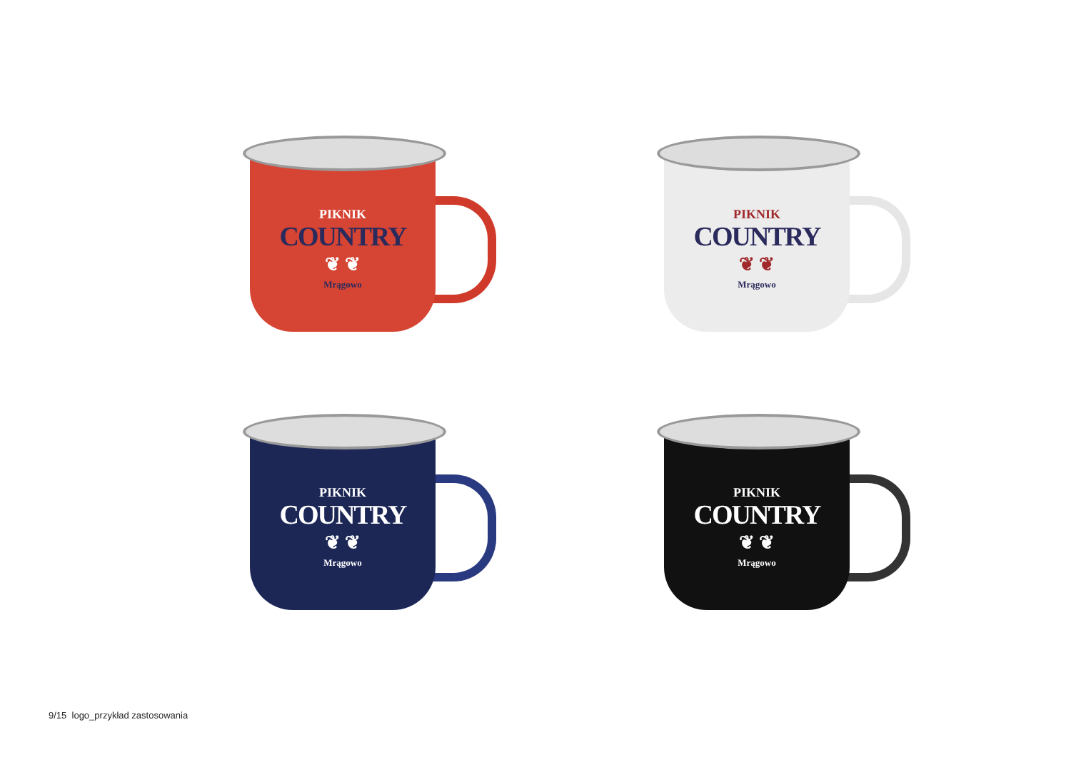PIKNIK
COUNTRY
❦ ❦
Mrągowo
PIKNIK
COUNTRY
❦ ❦
Mrągowo
PIKNIK
COUNTRY
❦ ❦
Mrągowo
PIKNIK
COUNTRY
❦ ❦
Mrągowo
9/15 logo_przykład zastosowania